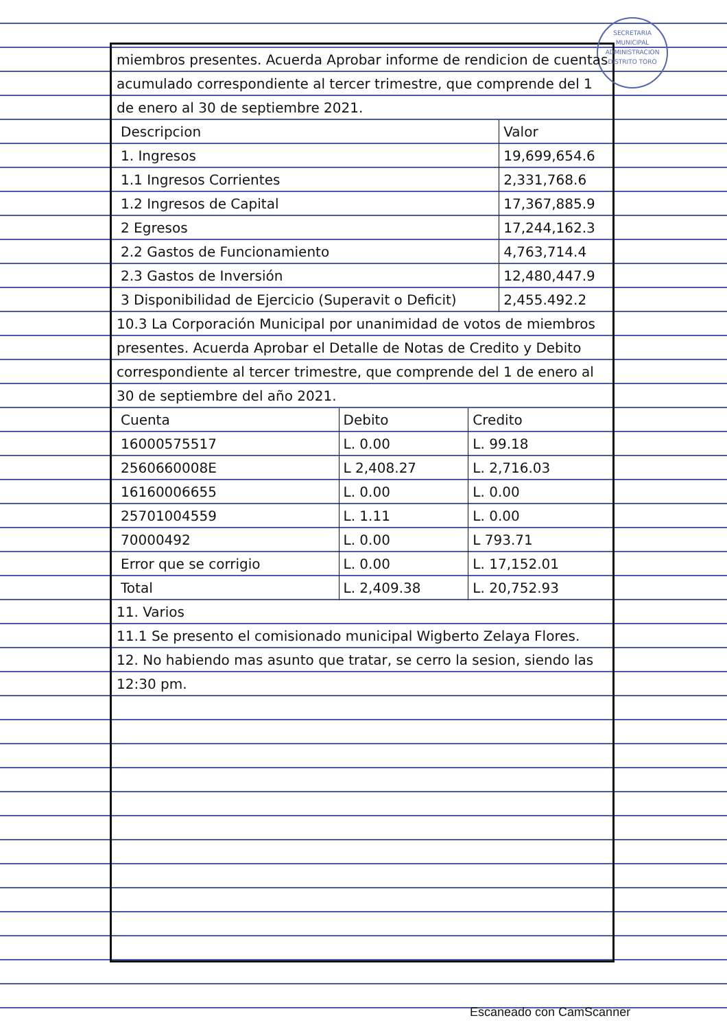SECRETARIA MUNICIPAL
ADMINISTRACION
DISTRITO TORO
miembros presentes. Acuerda Aprobar informe de rendicion de cuentas acumulado correspondiente al tercer trimestre, que comprende del 1 de enero al 30 de septiembre 2021.
| Descripcion | Valor |
| --- | --- |
| 1. Ingresos | 19,699,654.6 |
| 1.1 Ingresos Corrientes | 2,331,768.6 |
| 1.2 Ingresos de Capital | 17,367,885.9 |
| 2 Egresos | 17,244,162.3 |
| 2.2 Gastos de Funcionamiento | 4,763,714.4 |
| 2.3 Gastos de Inversión | 12,480,447.9 |
| 3 Disponibilidad de Ejercicio (Superavit o Deficit) | 2,455.492.2 |
10.3 La Corporación Municipal por unanimidad de votos de miembros presentes. Acuerda Aprobar el Detalle de Notas de Credito y Debito correspondiente al tercer trimestre, que comprende del 1 de enero al 30 de septiembre del año 2021.
| Cuenta | Debito | Credito |
| --- | --- | --- |
| 16000575517 | L. 0.00 | L. 99.18 |
| 2560660008E | L 2,408.27 | L. 2,716.03 |
| 16160006655 | L. 0.00 | L. 0.00 |
| 25701004559 | L. 1.11 | L. 0.00 |
| 70000492 | L. 0.00 | L 793.71 |
| Error que se corrigio | L. 0.00 | L. 17,152.01 |
| Total | L. 2,409.38 | L. 20,752.93 |
11. Varios
11.1 Se presento el comisionado municipal Wigberto Zelaya Flores.
12. No habiendo mas asunto que tratar, se cerro la sesion, siendo las 12:30 pm.
Escaneado con CamScanner